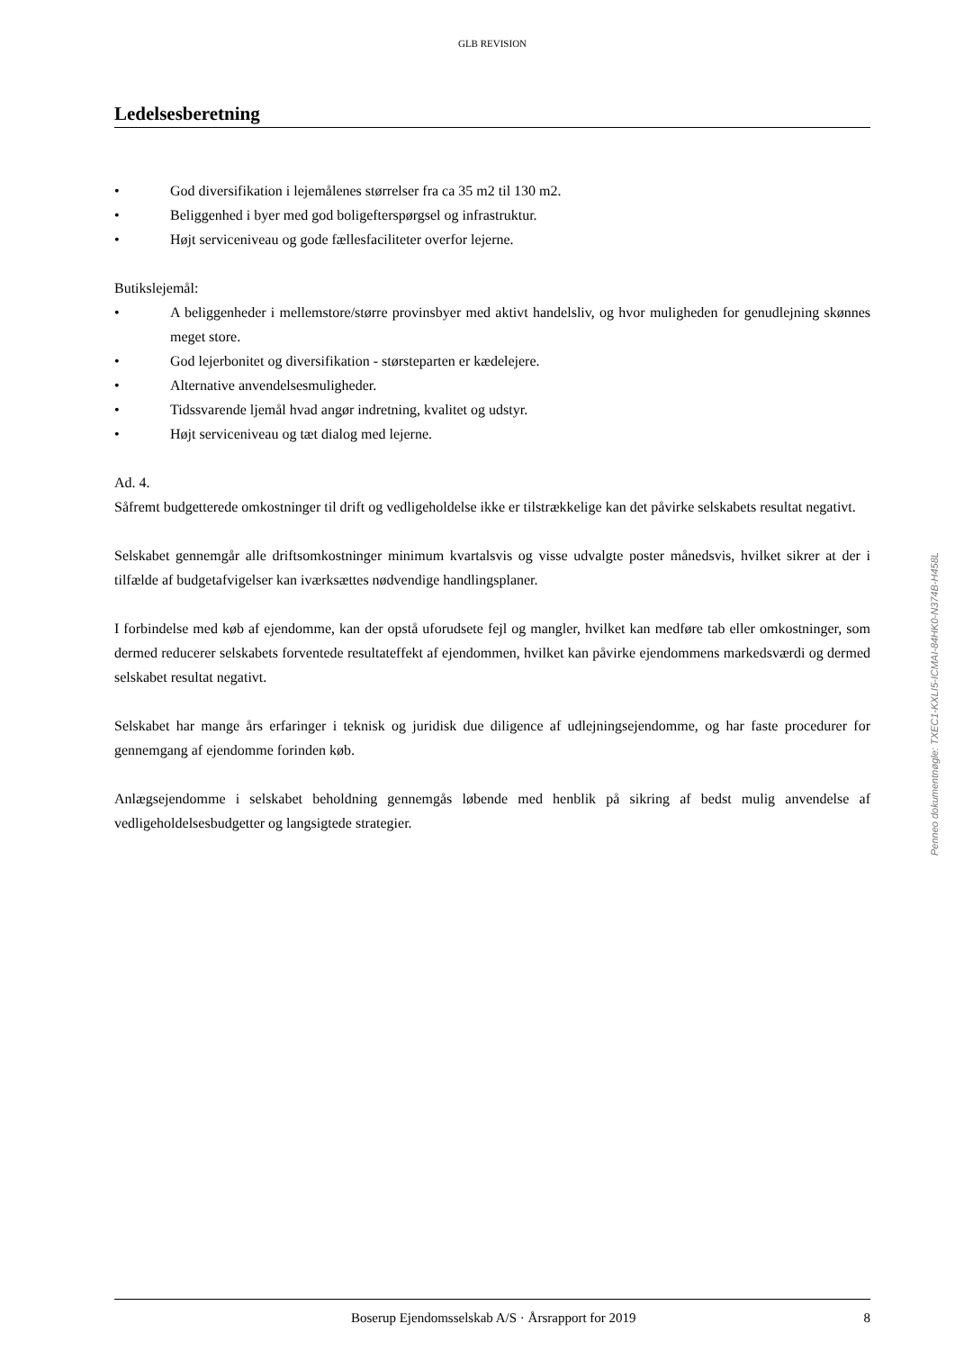GLB REVISION
Ledelsesberetning
• God diversifikation i lejemålenes størrelser fra ca 35 m2 til 130 m2.
• Beliggenhed i byer med god boligefterspørgsel og infrastruktur.
• Højt serviceniveau og gode fællesfaciliteter overfor lejerne.
Butikslejemål:
• A beliggenheder i mellemstore/større provinsbyer med aktivt handelsliv, og hvor muligheden for genudlejning skønnes meget store.
• God lejerbonitet og diversifikation - størsteparten er kædelejere.
• Alternative anvendelsesmuligheder.
• Tidssvarende ljemål hvad angør indretning, kvalitet og udstyr.
• Højt serviceniveau og tæt dialog med lejerne.
Ad. 4.
Såfremt budgetterede omkostninger til drift og vedligeholdelse ikke er tilstrækkelige kan det påvirke selskabets resultat negativt.
Selskabet gennemgår alle driftsomkostninger minimum kvartalsvis og visse udvalgte poster månedsvis, hvilket sikrer at der i tilfælde af budgetafvigelser kan iværksættes nødvendige handlingsplaner.
I forbindelse med køb af ejendomme, kan der opstå uforudsete fejl og mangler, hvilket kan medføre tab eller omkostninger, som dermed reducerer selskabets forventede resultateffekt af ejendommen, hvilket kan påvirke ejendommens markedsværdi og dermed selskabet resultat negativt.
Selskabet har mange års erfaringer i teknisk og juridisk due diligence af udlejningsejendomme, og har faste procedurer for gennemgang af ejendomme forinden køb.
Anlægsejendomme i selskabet beholdning gennemgås løbende med henblik på sikring af bedst mulig anvendelse af vedligeholdelsesbudgetter og langsigtede strategier.
Boserup Ejendomsselskab A/S · Årsrapport for 2019 8
Penneo dokumentnøgle: TXEC1-KXLI5-ICMAI-84HK0-N374B-H458L